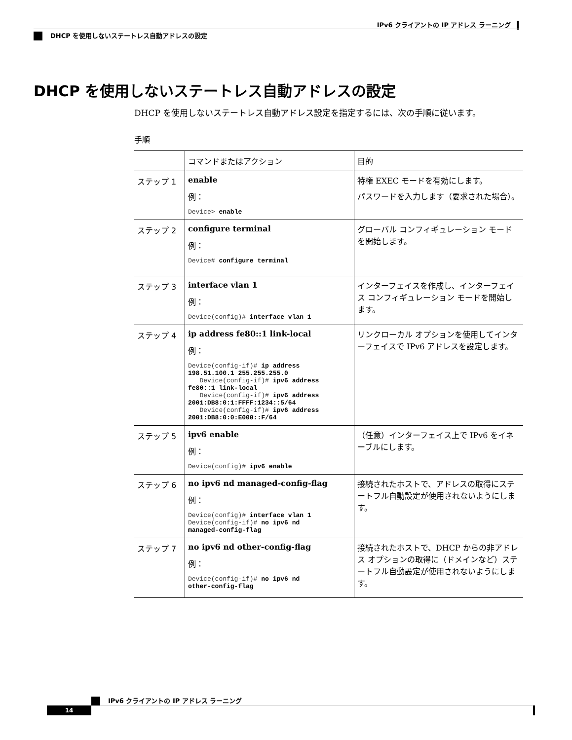IPv6 クライアントの IP アドレス ラーニング
DHCP を使用しないステートレス自動アドレスの設定
DHCP を使用しないステートレス自動アドレスの設定
DHCP を使用しないステートレス自動アドレス設定を指定するには、次の手順に従います。
手順
| | コマンドまたはアクション | 目的 |
| --- | --- | --- |
| ステップ 1 | enable 例： Device> enable | 特権 EXEC モードを有効にします。 パスワードを入力します（要求された場合）。 |
| ステップ 2 | configure terminal 例： Device# configure terminal | グローバル コンフィギュレーション モードを開始します。 |
| ステップ 3 | interface vlan 1 例： Device(config)# interface vlan 1 | インターフェイスを作成し、インターフェイス コンフィギュレーション モードを開始します。 |
| ステップ 4 | ip address fe80::1 link-local 例： Device(config-if)# ip address 198.51.100.1 255.255.255.0 Device(config-if)# ipv6 address fe80::1 link-local Device(config-if)# ipv6 address 2001:DB8:0:1:FFFF:1234::5/64 Device(config-if)# ipv6 address 2001:DB8:0:0:E000::F/64 | リンクローカル オプションを使用してインターフェイスで IPv6 アドレスを設定します。 |
| ステップ 5 | ipv6 enable 例： Device(config)# ipv6 enable | （任意）インターフェイス上で IPv6 をイネーブルにします。 |
| ステップ 6 | no ipv6 nd managed-config-flag 例： Device(config)# interface vlan 1 Device(config-if)# no ipv6 nd managed-config-flag | 接続されたホストで、アドレスの取得にステートフル自動設定が使用されないようにします。 |
| ステップ 7 | no ipv6 nd other-config-flag 例： Device(config-if)# no ipv6 nd other-config-flag | 接続されたホストで、DHCP からの非アドレス オプションの取得に（ドメインなど）ステートフル自動設定が使用されないようにします。 |
IPv6 クライアントの IP アドレス ラーニング
14